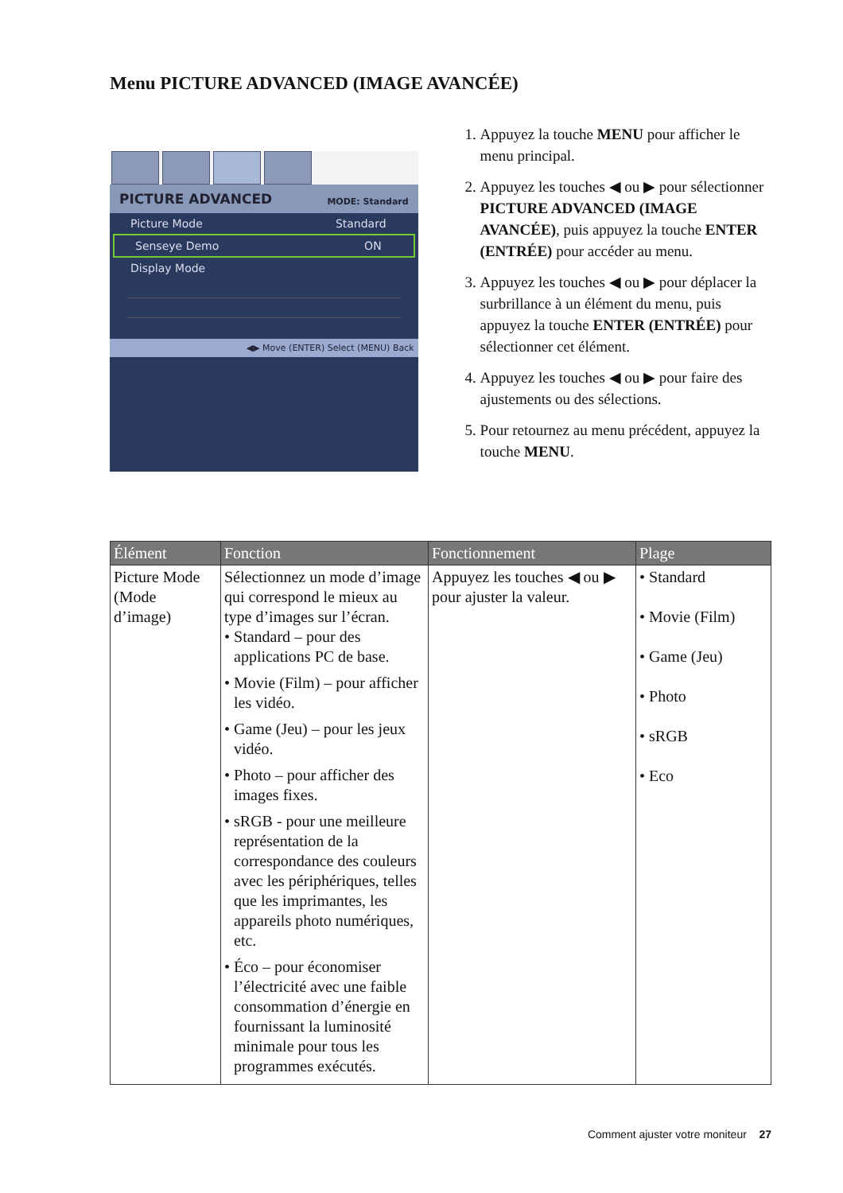Menu PICTURE ADVANCED (IMAGE AVANCÉE)
PICTURE ADVANCED MODE: Standard
Picture Mode Standard
Senseye Demo ON
Display Mode
◀▶ Move (ENTER) Select (MENU) Back
1. Appuyez la touche MENU pour afficher le menu principal.
2. Appuyez les touches ◀ ou ▶ pour sélectionner PICTURE ADVANCED (IMAGE AVANCÉE), puis appuyez la touche ENTER (ENTRÉE) pour accéder au menu.
3. Appuyez les touches ◀ ou ▶ pour déplacer la surbrillance à un élément du menu, puis appuyez la touche ENTER (ENTRÉE) pour sélectionner cet élément.
4. Appuyez les touches ◀ ou ▶ pour faire des ajustements ou des sélections.
5. Pour retournez au menu précédent, appuyez la touche MENU.
| Élément | Fonction | Fonctionnement | Plage |
| --- | --- | --- | --- |
| Picture Mode (Mode d’image) | Sélectionnez un mode d’image qui correspond le mieux au type d’images sur l’écran. • Standard – pour des applications PC de base. • Movie (Film) – pour afficher les vidéo. • Game (Jeu) – pour les jeux vidéo. • Photo – pour afficher des images fixes. • sRGB - pour une meilleure représentation de la correspondance des couleurs avec les périphériques, telles que les imprimantes, les appareils photo numériques, etc. • Éco – pour économiser l’électricité avec une faible consommation d’énergie en fournissant la luminosité minimale pour tous les programmes exécutés. | Appuyez les touches ◀ ou ▶ pour ajuster la valeur. | • Standard • Movie (Film) • Game (Jeu) • Photo • sRGB • Eco |
Comment ajuster votre moniteur 27